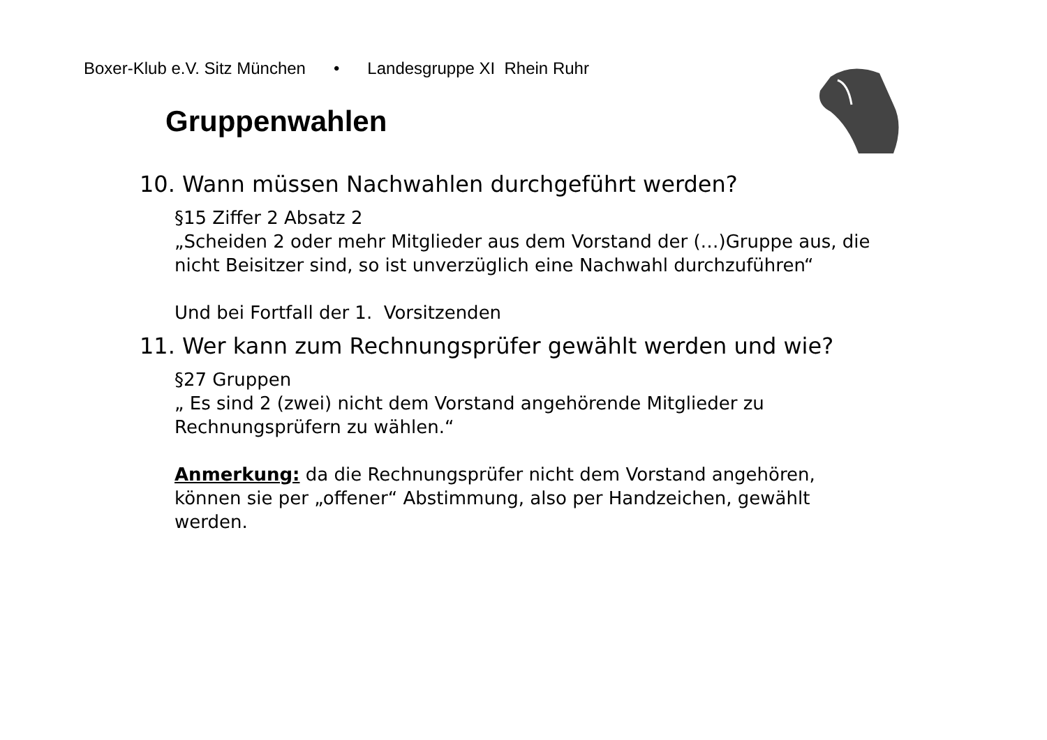Boxer-Klub e.V. Sitz München • Landesgruppe XI Rhein Ruhr
Gruppenwahlen
10. Wann müssen Nachwahlen durchgeführt werden?
§15 Ziffer 2 Absatz 2
„Scheiden 2 oder mehr Mitglieder aus dem Vorstand der (…)Gruppe aus, die nicht Beisitzer sind, so ist unverzüglich eine Nachwahl durchzuführen“
Und bei Fortfall der 1. Vorsitzenden
11. Wer kann zum Rechnungsprüfer gewählt werden und wie?
§27 Gruppen
„ Es sind 2 (zwei) nicht dem Vorstand angehörende Mitglieder zu Rechnungsprüfern zu wählen.“
Anmerkung: da die Rechnungsprüfer nicht dem Vorstand angehören, können sie per „offener“ Abstimmung, also per Handzeichen, gewählt werden.